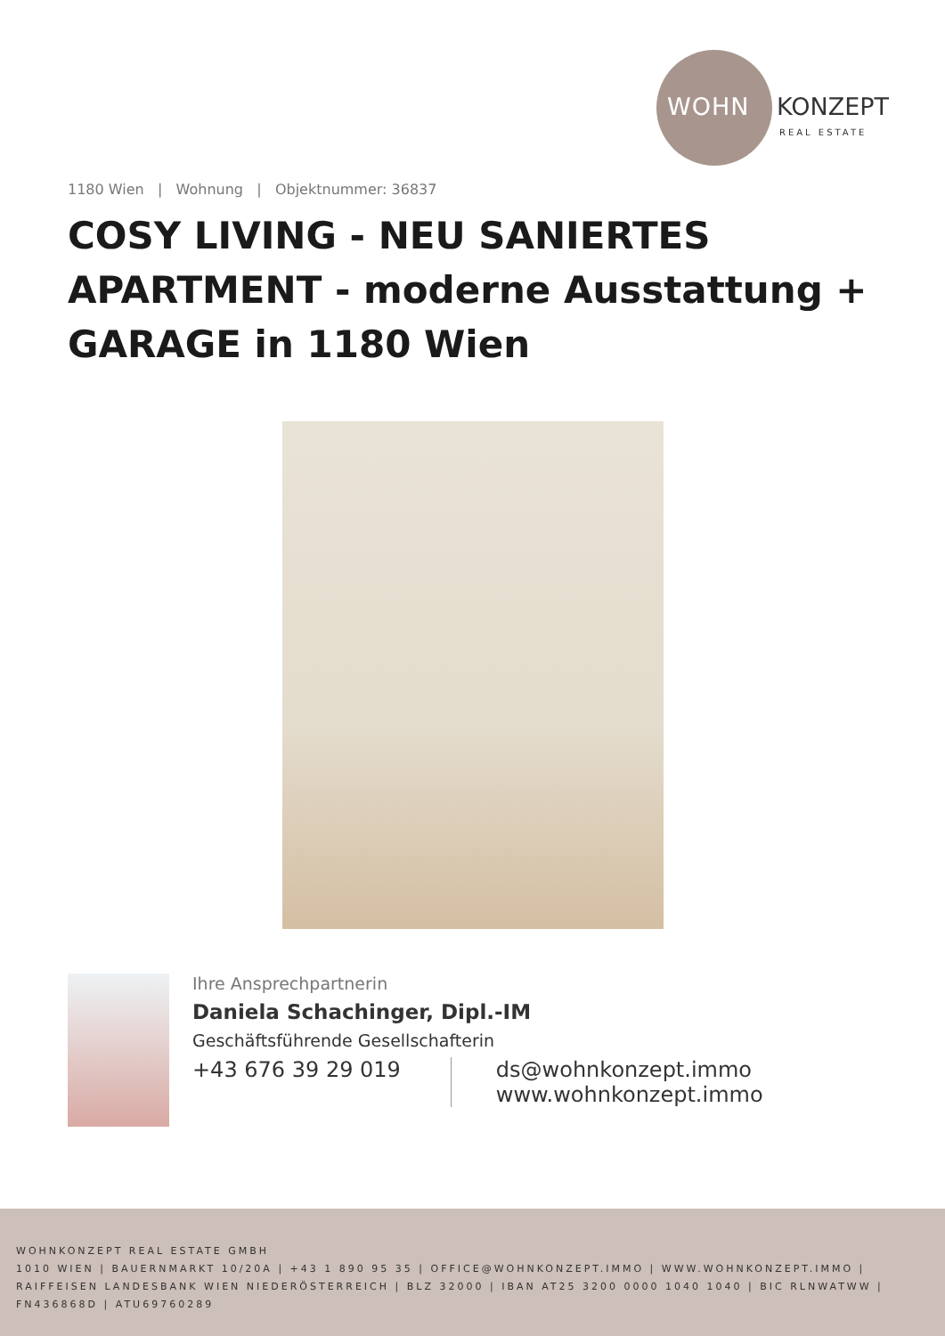WOHN KONZEPT
REAL ESTATE
1180 Wien | Wohnung | Objektnummer: 36837
COSY LIVING - NEU SANIERTES APARTMENT - moderne Ausstattung + GARAGE in 1180 Wien
Ihre Ansprechpartnerin
Daniela Schachinger, Dipl.-IM
Geschäftsführende Gesellschafterin
+43 676 39 29 019 ds@wohnkonzept.immo
www.wohnkonzept.immo
WOHNKONZEPT REAL ESTATE GMBH
1010 WIEN | BAUERNMARKT 10/20A | +43 1 890 95 35 | OFFICE@WOHNKONZEPT.IMMO | WWW.WOHNKONZEPT.IMMO | RAIFFEISEN LANDESBANK WIEN NIEDERÖSTERREICH | BLZ 32000 | IBAN AT25 3200 0000 1040 1040 | BIC RLNWATWW | FN436868D | ATU69760289